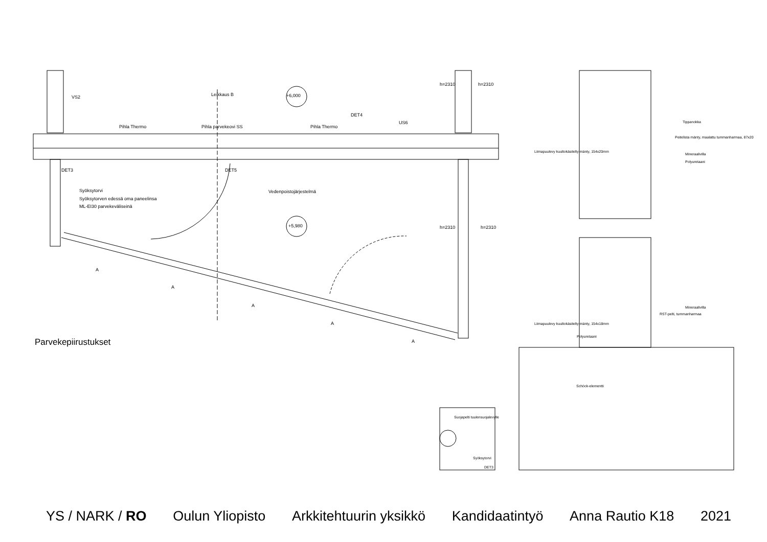VS2
Pihla Thermo Pihla parvekeovi SS Pihla Thermo
+6,000
+5,980
Leikkaus B
DET4
US6
h=2310 h=2310
h=2310 h=2310
DET3 DET5
Syöksytorvi
Syöksytorven edessä oma paneelinsa
ML-EI30 parvekeväliseinä
Vedenpoistojärjestelmä
A
A
A
A
A
Tippanokka
Peitelista mänty, maalattu tummanharmaa, 87x20
Liimapuulevy kuultokäsitelty mänty, 154x20mm
Mineraalivilla
Polyuretaani
Mineraalivilla
RST-pelti, tummanharmaa
Liimapuulevy kuultokäsitelty mänty, 154x18mm
Polyuretaani
Schöck-elementti
Suojapelti tuulensuojalevylle
Syöksytorvi
DET3
Parvekepiirustukset
YS / NARK / RO Oulun Yliopisto Arkkitehtuurin yksikkö Kandidaatintyö Anna Rautio K18 2021